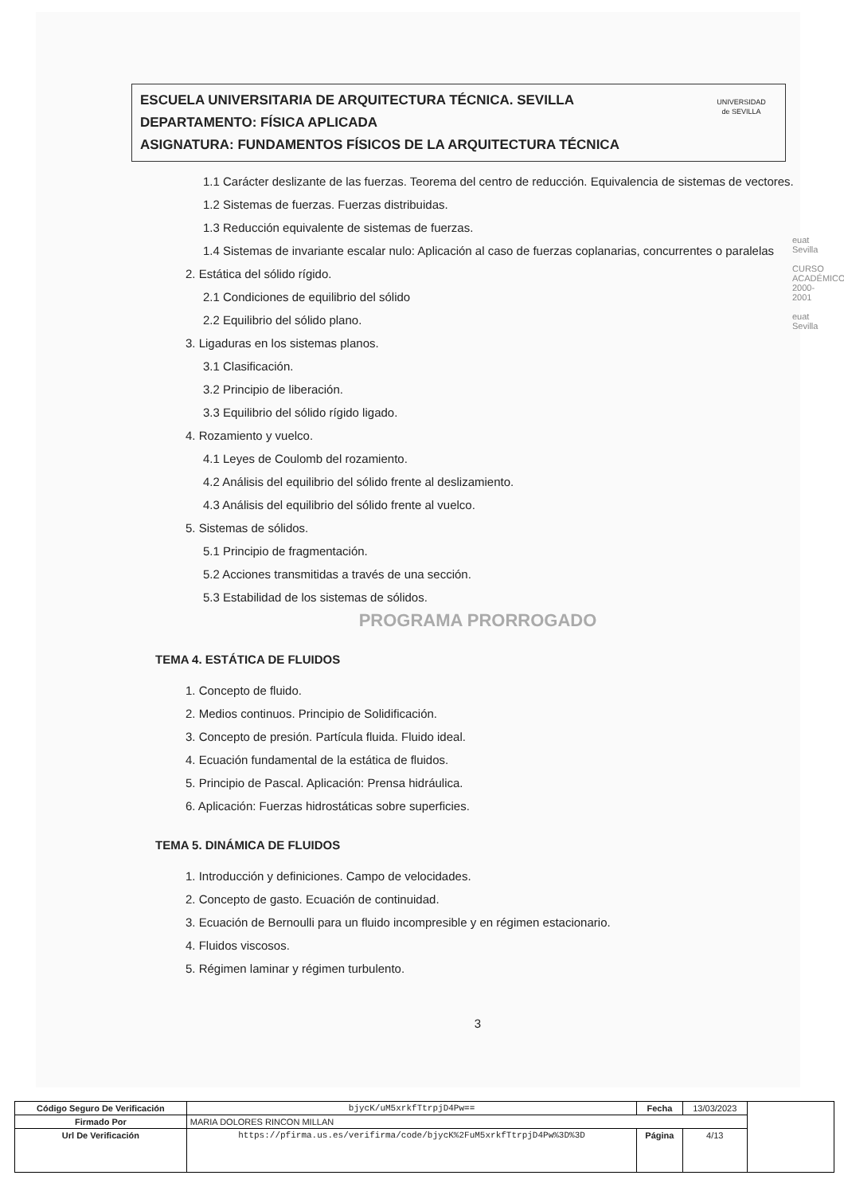ESCUELA UNIVERSITARIA DE ARQUITECTURA TÉCNICA. SEVILLA
DEPARTAMENTO: FÍSICA APLICADA
ASIGNATURA: FUNDAMENTOS FÍSICOS DE LA ARQUITECTURA TÉCNICA
UNIVERSIDAD
de SEVILLA
1.1 Carácter deslizante de las fuerzas. Teorema del centro de reducción. Equivalencia de sistemas de vectores.
1.2 Sistemas de fuerzas. Fuerzas distribuidas.
1.3 Reducción equivalente de sistemas de fuerzas.
1.4 Sistemas de invariante escalar nulo: Aplicación al caso de fuerzas coplanarias, concurrentes o paralelas
2. Estática del sólido rígido.
2.1 Condiciones de equilibrio del sólido
2.2 Equilibrio del sólido plano.
3. Ligaduras en los sistemas planos.
3.1 Clasificación.
3.2 Principio de liberación.
3.3 Equilibrio del sólido rígido ligado.
4. Rozamiento y vuelco.
4.1 Leyes de Coulomb del rozamiento.
4.2 Análisis del equilibrio del sólido frente al deslizamiento.
4.3 Análisis del equilibrio del sólido frente al vuelco.
5. Sistemas de sólidos.
5.1 Principio de fragmentación.
5.2 Acciones transmitidas a través de una sección.
5.3 Estabilidad de los sistemas de sólidos.
PROGRAMA PRORROGADO
TEMA 4. ESTÁTICA DE FLUIDOS
1. Concepto de fluido.
2. Medios continuos. Principio de Solidificación.
3. Concepto de presión. Partícula fluida. Fluido ideal.
4. Ecuación fundamental de la estática de fluidos.
5. Principio de Pascal. Aplicación: Prensa hidráulica.
6. Aplicación: Fuerzas hidrostáticas sobre superficies.
TEMA 5. DINÁMICA DE FLUIDOS
1. Introducción y definiciones. Campo de velocidades.
2. Concepto de gasto. Ecuación de continuidad.
3. Ecuación de Bernoulli para un fluido incompresible y en régimen estacionario.
4. Fluidos viscosos.
5. Régimen laminar y régimen turbulento.
3
euat Sevilla
CURSO ACADÉMICO 2000-2001
euat Sevilla
| Código Seguro De Verificación | bjycK/uM5xrkfTtrpjD4Pw== | Fecha | 13/03/2023 | |
| Firmado Por | MARIA DOLORES RINCON MILLAN | | | |
| Url De Verificación | https://pfirma.us.es/verifirma/code/bjycK%2FuM5xrkfTtrpjD4Pw%3D%3D | Página | 4/13 | |